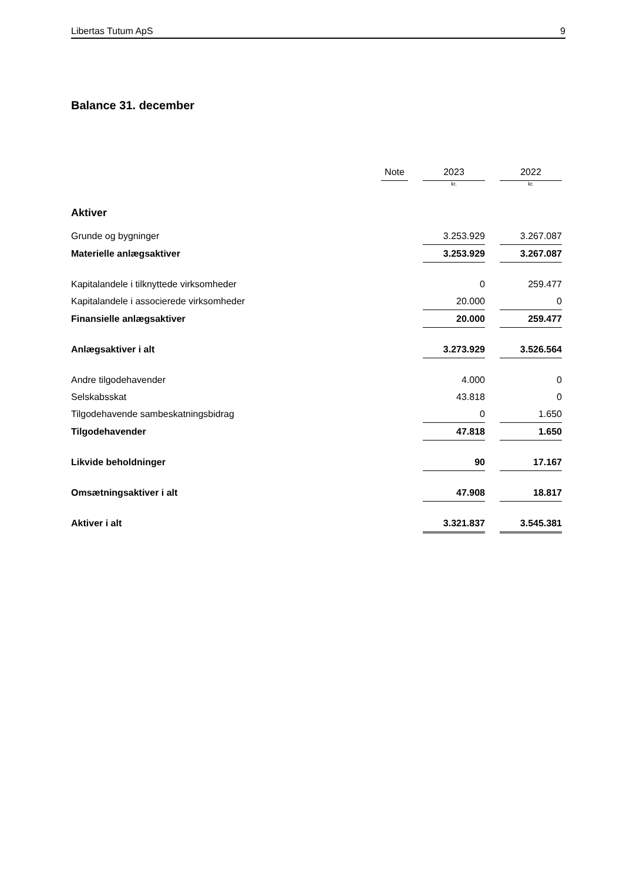Libertas Tutum ApS 9
Balance 31. december
| | Note | | 2023 | | 2022 |
| --- | --- | --- | --- | --- | --- |
| | | | kr. | | kr. |
| Aktiver | | | | | |
| Grunde og bygninger | | | 3.253.929 | | 3.267.087 |
| Materielle anlægsaktiver | | | 3.253.929 | | 3.267.087 |
| Kapitalandele i tilknyttede virksomheder | | | 0 | | 259.477 |
| Kapitalandele i associerede virksomheder | | | 20.000 | | 0 |
| Finansielle anlægsaktiver | | | 20.000 | | 259.477 |
| Anlægsaktiver i alt | | | 3.273.929 | | 3.526.564 |
| Andre tilgodehavender | | | 4.000 | | 0 |
| Selskabsskat | | | 43.818 | | 0 |
| Tilgodehavende sambeskatningsbidrag | | | 0 | | 1.650 |
| Tilgodehavender | | | 47.818 | | 1.650 |
| Likvide beholdninger | | | 90 | | 17.167 |
| Omsætningsaktiver i alt | | | 47.908 | | 18.817 |
| Aktiver i alt | | | 3.321.837 | | 3.545.381 |